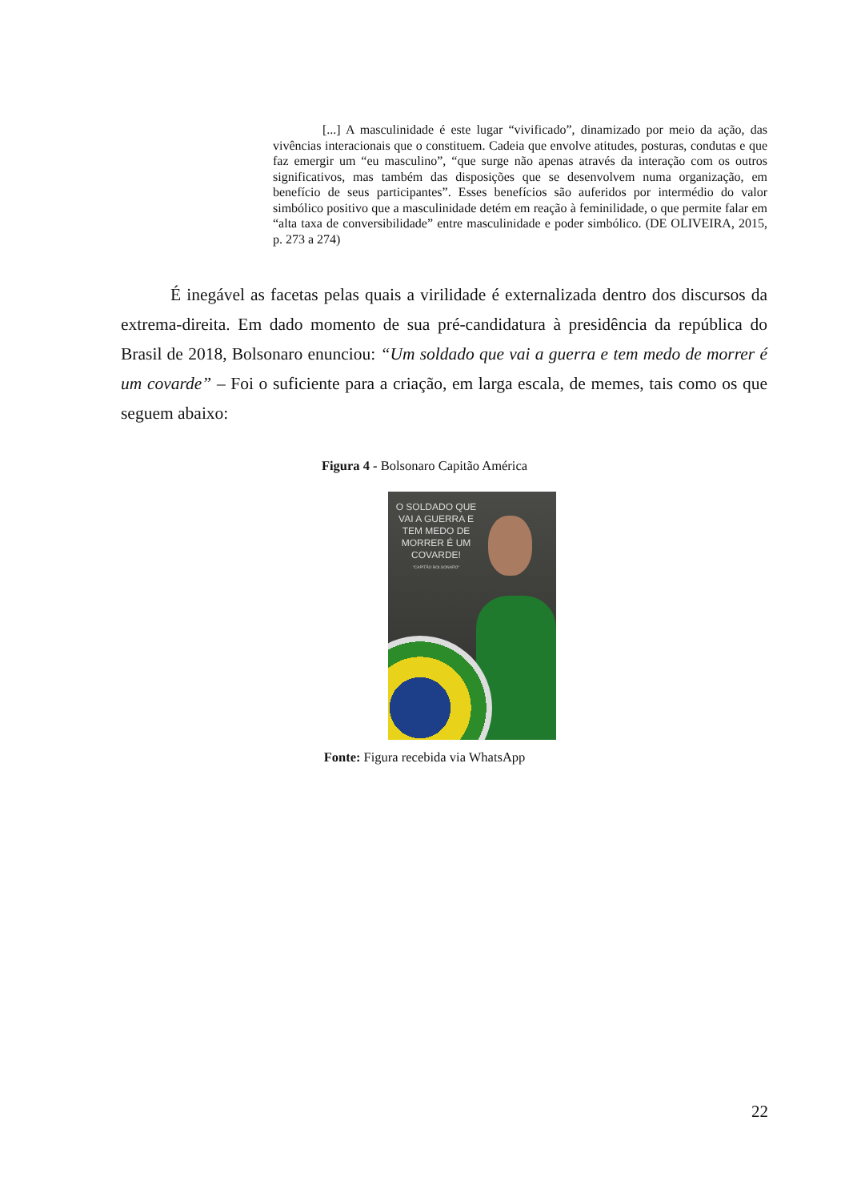[...] A masculinidade é este lugar “vivificado”, dinamizado por meio da ação, das vivências interacionais que o constituem. Cadeia que envolve atitudes, posturas, condutas e que faz emergir um “eu masculino”, “que surge não apenas através da interação com os outros significativos, mas também das disposições que se desenvolvem numa organização, em benefício de seus participantes”. Esses benefícios são auferidos por intermédio do valor simbólico positivo que a masculinidade detém em reação à feminilidade, o que permite falar em “alta taxa de conversibilidade” entre masculinidade e poder simbólico. (DE OLIVEIRA, 2015, p. 273 a 274)
É inegável as facetas pelas quais a virilidade é externalizada dentro dos discursos da extrema-direita. Em dado momento de sua pré-candidatura à presidência da república do Brasil de 2018, Bolsonaro enunciou: “Um soldado que vai a guerra e tem medo de morrer é um covarde” – Foi o suficiente para a criação, em larga escala, de memes, tais como os que seguem abaixo:
Figura 4 - Bolsonaro Capitão América
O SOLDADO QUE
VAI A GUERRA E
TEM MEDO DE
MORRER É UM
COVARDE!
"CAPITÃO BOLSONARO"
Fonte: Figura recebida via WhatsApp
22